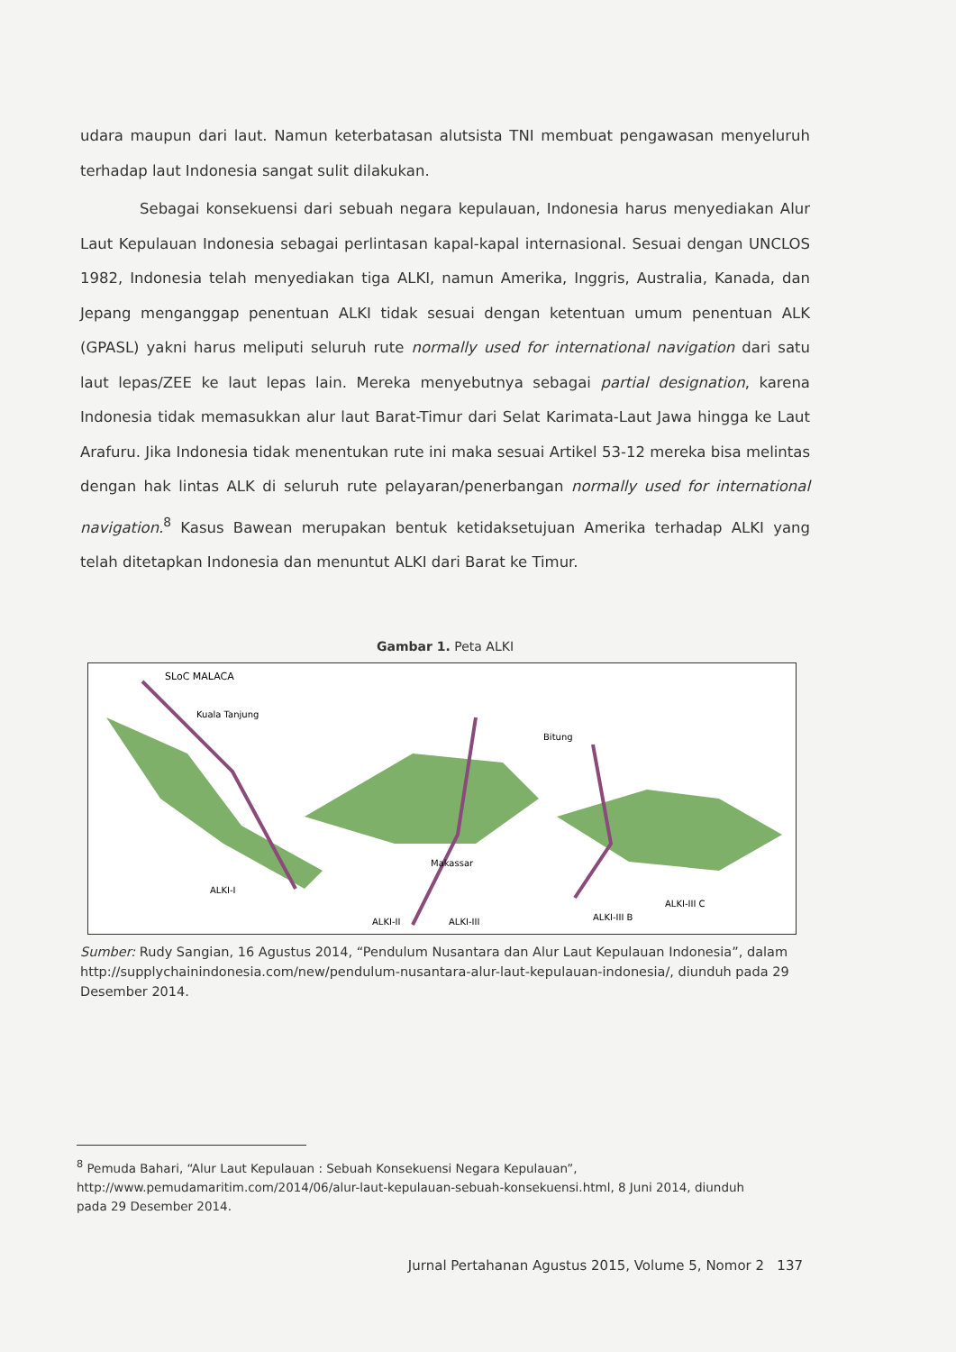udara maupun dari laut. Namun keterbatasan alutsista TNI membuat pengawasan menyeluruh terhadap laut Indonesia sangat sulit dilakukan.
Sebagai konsekuensi dari sebuah negara kepulauan, Indonesia harus menyediakan Alur Laut Kepulauan Indonesia sebagai perlintasan kapal-kapal internasional. Sesuai dengan UNCLOS 1982, Indonesia telah menyediakan tiga ALKI, namun Amerika, Inggris, Australia, Kanada, dan Jepang menganggap penentuan ALKI tidak sesuai dengan ketentuan umum penentuan ALK (GPASL) yakni harus meliputi seluruh rute normally used for international navigation dari satu laut lepas/ZEE ke laut lepas lain. Mereka menyebutnya sebagai partial designation, karena Indonesia tidak memasukkan alur laut Barat-Timur dari Selat Karimata-Laut Jawa hingga ke Laut Arafuru. Jika Indonesia tidak menentukan rute ini maka sesuai Artikel 53-12 mereka bisa melintas dengan hak lintas ALK di seluruh rute pelayaran/penerbangan normally used for international navigation.<sup>8</sup> Kasus Bawean merupakan bentuk ketidaksetujuan Amerika terhadap ALKI yang telah ditetapkan Indonesia dan menuntut ALKI dari Barat ke Timur.
Gambar 1. Peta ALKI
SLoC MALACA
Kuala Tanjung
Bitung
Makassar
ALKI-I
ALKI-II
ALKI-III
ALKI-III B
ALKI-III C
Sumber: Rudy Sangian, 16 Agustus 2014, “Pendulum Nusantara dan Alur Laut Kepulauan Indonesia”, dalam http://supplychainindonesia.com/new/pendulum-nusantara-alur-laut-kepulauan-indonesia/, diunduh pada 29 Desember 2014.
<sup>8</sup> Pemuda Bahari, “Alur Laut Kepulauan : Sebuah Konsekuensi Negara Kepulauan”, http://www.pemudamaritim.com/2014/06/alur-laut-kepulauan-sebuah-konsekuensi.html, 8 Juni 2014, diunduh pada 29 Desember 2014.
Jurnal Pertahanan Agustus 2015, Volume 5, Nomor 2 137